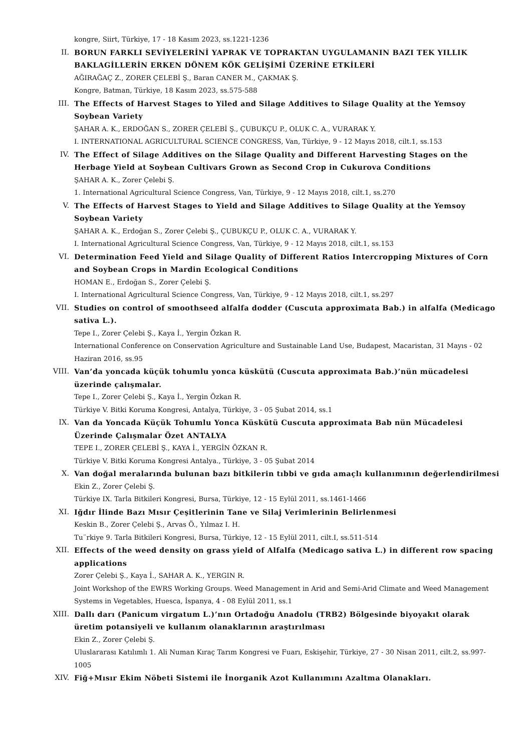kongre, Siirt, Türkiye, 17 - 18 Kasım 2023, ss.1221-1236
II. BORUN FARKLI SEVİYELERİNİ YAPRAK VE TOPRAKTAN UYGULAMANIN BAZI TEK YILLIK BAKLAGİLLERİN ERKEN DÖNEM KÖK GELİŞİMİ ÜZERİNE ETKİLERİ
AĞIRAĞAÇ Z., ZORER ÇELEBİ Ş., Baran CANER M., ÇAKMAK Ş.
Kongre, Batman, Türkiye, 18 Kasım 2023, ss.575-588
III. The Effects of Harvest Stages to Yiled and Silage Additives to Silage Quality at the Yemsoy Soybean Variety
ŞAHAR A. K., ERDOĞAN S., ZORER ÇELEBİ Ş., ÇUBUKÇU P., OLUK C. A., VURARAK Y.
I. INTERNATIONAL AGRICULTURAL SCIENCE CONGRESS, Van, Türkiye, 9 - 12 Mayıs 2018, cilt.1, ss.153
IV. The Effect of Silage Additives on the Silage Quality and Different Harvesting Stages on the Herbage Yield at Soybean Cultivars Grown as Second Crop in Cukurova Conditions
ŞAHAR A. K., Zorer Çelebi Ş.
1. International Agricultural Science Congress, Van, Türkiye, 9 - 12 Mayıs 2018, cilt.1, ss.270
V. The Effects of Harvest Stages to Yield and Silage Additives to Silage Quality at the Yemsoy Soybean Variety
ŞAHAR A. K., Erdoğan S., Zorer Çelebi Ş., ÇUBUKÇU P., OLUK C. A., VURARAK Y.
I. International Agricultural Science Congress, Van, Türkiye, 9 - 12 Mayıs 2018, cilt.1, ss.153
VI. Determination Feed Yield and Silage Quality of Different Ratios Intercropping Mixtures of Corn and Soybean Crops in Mardin Ecological Conditions
HOMAN E., Erdoğan S., Zorer Çelebi Ş.
I. International Agricultural Science Congress, Van, Türkiye, 9 - 12 Mayıs 2018, cilt.1, ss.297
VII. Studies on control of smoothseed alfalfa dodder (Cuscuta approximata Bab.) in alfalfa (Medicago sativa L.).
Tepe I., Zorer Çelebi Ş., Kaya İ., Yergin Özkan R.
International Conference on Conservation Agriculture and Sustainable Land Use, Budapest, Macaristan, 31 Mayıs - 02 Haziran 2016, ss.95
VIII. Van’da yoncada küçük tohumlu yonca küskütü (Cuscuta approximata Bab.)’nün mücadelesi üzerinde çalışmalar.
Tepe I., Zorer Çelebi Ş., Kaya İ., Yergin Özkan R.
Türkiye V. Bitki Koruma Kongresi, Antalya, Türkiye, 3 - 05 Şubat 2014, ss.1
IX. Van da Yoncada Küçük Tohumlu Yonca Küskütü Cuscuta approximata Bab nün Mücadelesi Üzerinde Çalışmalar Özet ANTALYA
TEPE I., ZORER ÇELEBİ Ş., KAYA İ., YERGİN ÖZKAN R.
Türkiye V. Bitki Koruma Kongresi Antalya., Türkiye, 3 - 05 Şubat 2014
X. Van doğal meralarında bulunan bazı bitkilerin tıbbi ve gıda amaçlı kullanımının değerlendirilmesi
Ekin Z., Zorer Çelebi Ş.
Türkiye IX. Tarla Bitkileri Kongresi, Bursa, Türkiye, 12 - 15 Eylül 2011, ss.1461-1466
XI. Iğdır İlinde Bazı Mısır Çeşitlerinin Tane ve Silaj Verimlerinin Belirlenmesi
Keskin B., Zorer Çelebi Ş., Arvas Ö., Yılmaz I. H.
Tu¨rkiye 9. Tarla Bitkileri Kongresi, Bursa, Türkiye, 12 - 15 Eylül 2011, cilt.I, ss.511-514
XII. Effects of the weed density on grass yield of Alfalfa (Medicago sativa L.) in different row spacing applications
Zorer Çelebi Ş., Kaya İ., SAHAR A. K., YERGIN R.
Joint Workshop of the EWRS Working Groups. Weed Management in Arid and Semi-Arid Climate and Weed Management Systems in Vegetables, Huesca, İspanya, 4 - 08 Eylül 2011, ss.1
XIII. Dallı darı (Panicum virgatum L.)’nın Ortadoğu Anadolu (TRB2) Bölgesinde biyoyakıt olarak üretim potansiyeli ve kullanım olanaklarının araştırılması
Ekin Z., Zorer Çelebi Ş.
Uluslararası Katılımlı 1. Ali Numan Kıraç Tarım Kongresi ve Fuarı, Eskişehir, Türkiye, 27 - 30 Nisan 2011, cilt.2, ss.997-1005
XIV. Fiğ+Mısır Ekim Nöbeti Sistemi ile İnorganik Azot Kullanımını Azaltma Olanakları.